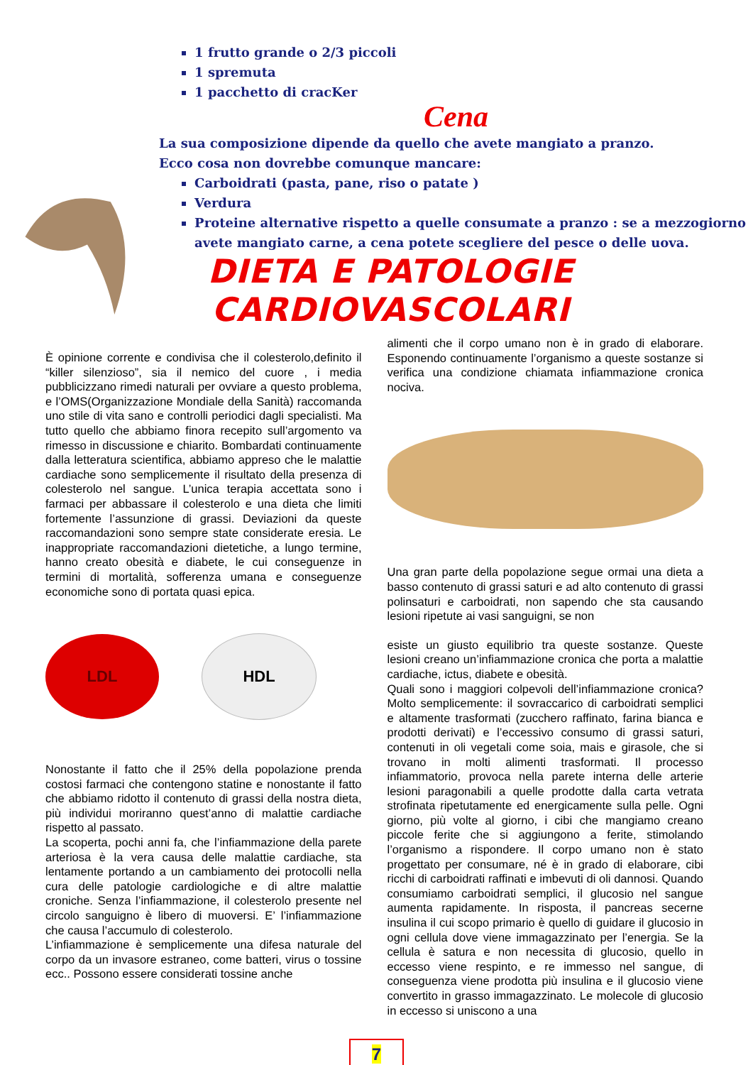1 frutto grande o 2/3 piccoli
1 spremuta
1 pacchetto di cracKer
Cena
La sua composizione dipende da quello che avete mangiato a pranzo.
Ecco cosa non dovrebbe comunque mancare:
Carboidrati (pasta, pane, riso o patate )
Verdura
Proteine alternative rispetto a quelle consumate a pranzo : se a mezzogiorno avete mangiato carne, a cena potete scegliere del pesce o delle uova.
DIETA E PATOLOGIE CARDIOVASCOLARI
È opinione corrente e condivisa che il colesterolo,definito il “killer silenzioso”, sia il nemico del cuore , i media pubblicizzano rimedi naturali per ovviare a questo problema, e l’OMS(Organizzazione Mondiale della Sanità) raccomanda uno stile di vita sano e controlli periodici dagli specialisti. Ma tutto quello che abbiamo finora recepito sull’argomento va rimesso in discussione e chiarito. Bombardati continuamente dalla letteratura scientifica, abbiamo appreso che le malattie cardiache sono semplicemente il risultato della presenza di colesterolo nel sangue. L’unica terapia accettata sono i farmaci per abbassare il colesterolo e una dieta che limiti fortemente l’assunzione di grassi. Deviazioni da queste raccomandazioni sono sempre state considerate eresia. Le inappropriate raccomandazioni dietetiche, a lungo termine, hanno creato obesità e diabete, le cui conseguenze in termini di mortalità, sofferenza umana e conseguenze economiche sono di portata quasi epica.
LDL HDL
Nonostante il fatto che il 25% della popolazione prenda costosi farmaci che contengono statine e nonostante il fatto che abbiamo ridotto il contenuto di grassi della nostra dieta, più individui moriranno quest’anno di malattie cardiache rispetto al passato.
La scoperta, pochi anni fa, che l’infiammazione della parete arteriosa è la vera causa delle malattie cardiache, sta lentamente portando a un cambiamento dei protocolli nella cura delle patologie cardiologiche e di altre malattie croniche. Senza l’infiammazione, il colesterolo presente nel circolo sanguigno è libero di muoversi. E’ l’infiammazione che causa l’accumulo di colesterolo.
L’infiammazione è semplicemente una difesa naturale del corpo da un invasore estraneo, come batteri, virus o tossine ecc.. Possono essere considerati tossine anche
alimenti che il corpo umano non è in grado di elaborare. Esponendo continuamente l’organismo a queste sostanze si verifica una condizione chiamata infiammazione cronica nociva.
Una gran parte della popolazione segue ormai una dieta a basso contenuto di grassi saturi e ad alto contenuto di grassi polinsaturi e carboidrati, non sapendo che sta causando lesioni ripetute ai vasi sanguigni, se non
esiste un giusto equilibrio tra queste sostanze. Queste lesioni creano un’infiammazione cronica che porta a malattie cardiache, ictus, diabete e obesità.
Quali sono i maggiori colpevoli dell’infiammazione cronica? Molto semplicemente: il sovraccarico di carboidrati semplici e altamente trasformati (zucchero raffinato, farina bianca e prodotti derivati) e l’eccessivo consumo di grassi saturi, contenuti in oli vegetali come soia, mais e girasole, che si trovano in molti alimenti trasformati. Il processo infiammatorio, provoca nella parete interna delle arterie lesioni paragonabili a quelle prodotte dalla carta vetrata strofinata ripetutamente ed energicamente sulla pelle. Ogni giorno, più volte al giorno, i cibi che mangiamo creano piccole ferite che si aggiungono a ferite, stimolando l’organismo a rispondere. Il corpo umano non è stato progettato per consumare, né è in grado di elaborare, cibi ricchi di carboidrati raffinati e imbevuti di oli dannosi. Quando consumiamo carboidrati semplici, il glucosio nel sangue aumenta rapidamente. In risposta, il pancreas secerne insulina il cui scopo primario è quello di guidare il glucosio in ogni cellula dove viene immagazzinato per l’energia. Se la cellula è satura e non necessita di glucosio, quello in eccesso viene respinto, e re immesso nel sangue, di conseguenza viene prodotta più insulina e il glucosio viene convertito in grasso immagazzinato. Le molecole di glucosio in eccesso si uniscono a una
7